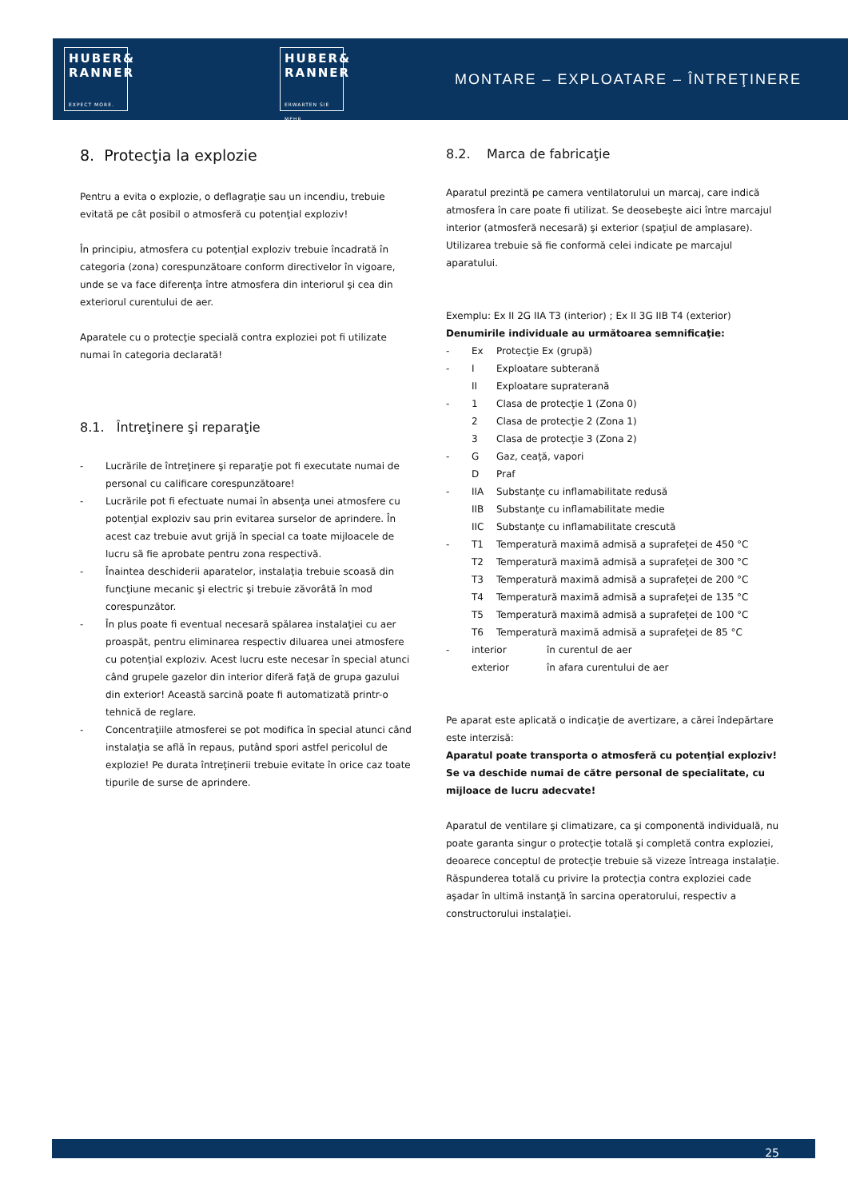HUBER&
RANNER
EXPECT MORE.
HUBER&
RANNER
ERWARTEN SIE MEHR.
MONTARE – EXPLOATARE – ÎNTREŢINERE
8. Protecţia la explozie
Pentru a evita o explozie, o deflagraţie sau un incendiu, trebuie evitată pe cât posibil o atmosferă cu potenţial exploziv!
În principiu, atmosfera cu potenţial exploziv trebuie încadrată în categoria (zona) corespunzătoare conform directivelor în vigoare, unde se va face diferenţa între atmosfera din interiorul şi cea din exteriorul curentului de aer.
Aparatele cu o protecţie specială contra exploziei pot fi utilizate numai în categoria declarată!
8.1. Întreţinere şi reparaţie
- Lucrările de întreţinere şi reparaţie pot fi executate numai de personal cu calificare corespunzătoare!
- Lucrările pot fi efectuate numai în absenţa unei atmosfere cu potenţial exploziv sau prin evitarea surselor de aprindere. În acest caz trebuie avut grijă în special ca toate mijloacele de lucru să fie aprobate pentru zona respectivă.
- Înaintea deschiderii aparatelor, instalaţia trebuie scoasă din funcţiune mecanic şi electric şi trebuie zăvorâtă în mod corespunzător.
- În plus poate fi eventual necesară spălarea instalaţiei cu aer proaspăt, pentru eliminarea respectiv diluarea unei atmosfere cu potenţial exploziv. Acest lucru este necesar în special atunci când grupele gazelor din interior diferă faţă de grupa gazului din exterior! Această sarcină poate fi automatizată printr-o tehnică de reglare.
- Concentraţiile atmosferei se pot modifica în special atunci când instalaţia se află în repaus, putând spori astfel pericolul de explozie! Pe durata întreţinerii trebuie evitate în orice caz toate tipurile de surse de aprindere.
8.2. Marca de fabricaţie
Aparatul prezintă pe camera ventilatorului un marcaj, care indică atmosfera în care poate fi utilizat. Se deosebeşte aici între marcajul interior (atmosferă necesară) şi exterior (spaţiul de amplasare). Utilizarea trebuie să fie conformă celei indicate pe marcajul aparatului.
Exemplu: Ex II 2G IIA T3 (interior) ; Ex II 3G IIB T4 (exterior)
Denumirile individuale au următoarea semnificaţie:
- Ex Protecţie Ex (grupă)
- I Exploatare subterană
II Exploatare supraterană
- 1 Clasa de protecţie 1 (Zona 0)
2 Clasa de protecţie 2 (Zona 1)
3 Clasa de protecţie 3 (Zona 2)
- G Gaz, ceaţă, vapori
D Praf
- IIA Substanţe cu inflamabilitate redusă
IIB Substanţe cu inflamabilitate medie
IIC Substanţe cu inflamabilitate crescută
- T1 Temperatură maximă admisă a suprafeţei de 450 °C
T2 Temperatură maximă admisă a suprafeţei de 300 °C
T3 Temperatură maximă admisă a suprafeţei de 200 °C
T4 Temperatură maximă admisă a suprafeţei de 135 °C
T5 Temperatură maximă admisă a suprafeţei de 100 °C
T6 Temperatură maximă admisă a suprafeţei de 85 °C
- interior în curentul de aer
exterior în afara curentului de aer
Pe aparat este aplicată o indicaţie de avertizare, a cărei îndepărtare este interzisă:
Aparatul poate transporta o atmosferă cu potenţial exploziv!
Se va deschide numai de către personal de specialitate, cu mijloace de lucru adecvate!
Aparatul de ventilare şi climatizare, ca şi componentă individuală, nu poate garanta singur o protecţie totală şi completă contra exploziei, deoarece conceptul de protecţie trebuie să vizeze întreaga instalaţie.
Răspunderea totală cu privire la protecţia contra exploziei cade aşadar în ultimă instanţă în sarcina operatorului, respectiv a constructorului instalaţiei.
25